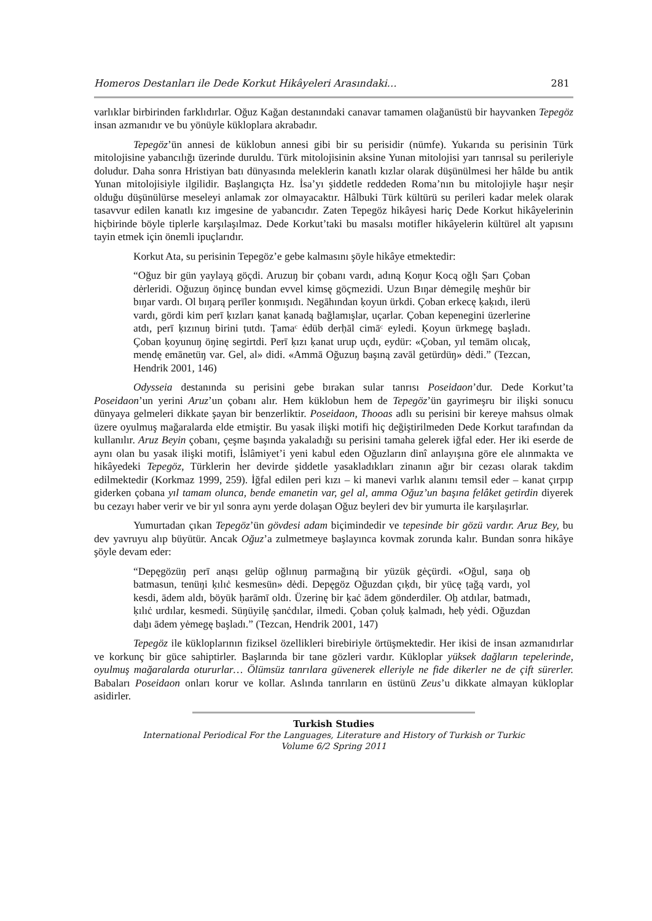Homeros Destanları ile Dede Korkut Hikâyeleri Arasındaki… 281
varlıklar birbirinden farklıdırlar. Oğuz Kağan destanındaki canavar tamamen olağanüstü bir hayvanken Tepegöz insan azmanıdır ve bu yönüyle kükloplara akrabadır.
Tepegöz’ün annesi de küklobun annesi gibi bir su perisidir (nümfe). Yukarıda su perisinin Türk mitolojisine yabancılığı üzerinde duruldu. Türk mitolojisinin aksine Yunan mitolojisi yarı tanrısal su perileriyle doludur. Daha sonra Hristiyan batı dünyasında meleklerin kanatlı kızlar olarak düşünülmesi her hâlde bu antik Yunan mitolojisiyle ilgilidir. Başlangıçta Hz. İsa’yı şiddetle reddeden Roma’nın bu mitolojiyle haşır neşir olduğu düşünülürse meseleyi anlamak zor olmayacaktır. Hâlbuki Türk kültürü su perileri kadar melek olarak tasavvur edilen kanatlı kız imgesine de yabancıdır. Zaten Tepegöz hikâyesi hariç Dede Korkut hikâyelerinin hiçbirinde böyle tiplerle karşılaşılmaz. Dede Korkut’taki bu masalsı motifler hikâyelerin kültürel alt yapısını tayin etmek için önemli ipuçlarıdır.
Korkut Ata, su perisinin Tepegöz’e gebe kalmasını şöyle hikâye etmektedir:
“Oğuz bir gün yaylayą göçdi. Aruzuŋ bir çobanı vardı, adıną Ḳoŋur Ḳocą oğlı Ṣarı Çoban dėrleridi. Oğuzuŋ öŋincę bundan evvel kimsę göçmezidi. Uzun Bıŋar dėmegilę meşhūr bir bıŋar vardı. Ol bıŋarą perīler ḳonmışıdı. Negāhından ḳoyun ürkdi. Çoban erkecę ḳaḳıdı, ilerü vardı, gördi kim perī ḳızları ḳanat ḳanadą bağlamışlar, uçarlar. Çoban kepenegini üzerlerine atdı, perī ḳızınuŋ birini ṭutdı. Ṭamaᶜ ėdüb derḥāl cimāᶜ eyledi. Ḳoyun ürkmegę başladı. Çoban ḳoyunuŋ öŋinę segirtdi. Perī ḳızı ḳanat urup uçdı, eydür: «Çoban, yıl temām olıcaḳ, mendę emānetüŋ var. Gel, al» didi. «Ammā Oğuzuŋ başıną zavāl getürdüŋ» dėdi.” (Tezcan, Hendrik 2001, 146)
Odysseia destanında su perisini gebe bırakan sular tanrısı Poseidaon’dur. Dede Korkut’ta Poseidaon’un yerini Aruz’un çobanı alır. Hem küklobun hem de Tepegöz’ün gayrimeşru bir ilişki sonucu dünyaya gelmeleri dikkate şayan bir benzerliktir. Poseidaon, Thooas adlı su perisini bir kereye mahsus olmak üzere oyulmuş mağaralarda elde etmiştir. Bu yasak ilişki motifi hiç değiştirilmeden Dede Korkut tarafından da kullanılır. Aruz Beyin çobanı, çeşme başında yakaladığı su perisini tamaha gelerek iğfal eder. Her iki eserde de aynı olan bu yasak ilişki motifi, İslâmiyet’i yeni kabul eden Oğuzların dinî anlayışına göre ele alınmakta ve hikâyedeki Tepegöz, Türklerin her devirde şiddetle yasakladıkları zinanın ağır bir cezası olarak takdim edilmektedir (Korkmaz 1999, 259). İğfal edilen peri kızı – ki manevi varlık alanını temsil eder – kanat çırpıp giderken çobana yıl tamam olunca, bende emanetin var, gel al, amma Oğuz’un başına felâket getirdin diyerek bu cezayı haber verir ve bir yıl sonra aynı yerde dolaşan Oğuz beyleri dev bir yumurta ile karşılaşırlar.
Yumurtadan çıkan Tepegöz’ün gövdesi adam biçimindedir ve tepesinde bir gözü vardır. Aruz Bey, bu dev yavruyu alıp büyütür. Ancak Oğuz’a zulmetmeye başlayınca kovmak zorunda kalır. Bundan sonra hikâye şöyle devam eder:
“Depęgözüŋ perī anąsı gelüp oğlınuŋ parmağıną bir yüzük gėçürdi. «Oğul, saŋa oẖ batmasun, tenüŋi ḳılıċ kesmesün» dėdi. Depęgöz Oğuzdan çıḳdı, bir yücę ṭağą vardı, yol kesdi, ādem aldı, böyük ḥarāmī oldı. Üzerinę bir ḳaċ ādem gönderdiler. Oẖ atdılar, batmadı, ḳılıċ urdılar, kesmedi. Süŋüyilę ṣanċdılar, ilmedi. Çoban çoluḳ ḳalmadı, heḅ yėdi. Oğuzdan daẖı ādem yėmegę başladı.” (Tezcan, Hendrik 2001, 147)
Tepegöz ile kükloplarının fiziksel özellikleri birebiriyle örtüşmektedir. Her ikisi de insan azmanıdırlar ve korkunç bir güce sahiptirler. Başlarında bir tane gözleri vardır. Kükloplar yüksek dağların tepelerinde, oyulmuş mağaralarda otururlar… Ölümsüz tanrılara güvenerek elleriyle ne fide dikerler ne de çift sürerler. Babaları Poseidaon onları korur ve kollar. Aslında tanrıların en üstünü Zeus’u dikkate almayan kükloplar asidirler.
Turkish Studies
International Periodical For the Languages, Literature and History of Turkish or Turkic
Volume 6/2 Spring 2011